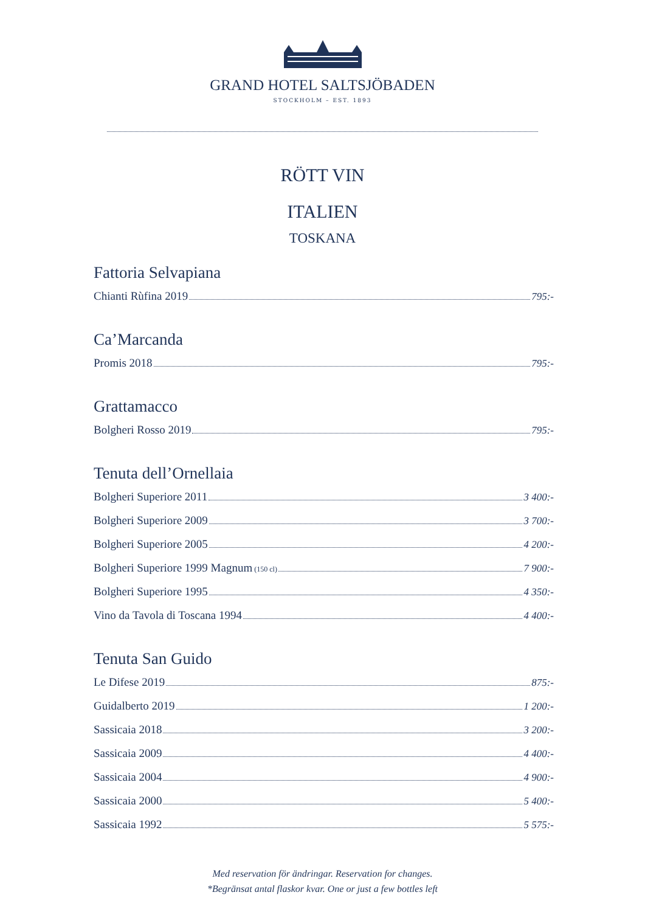GRAND HOTEL SALTSJÖBADEN
STOCKHOLM – EST. 1893
RÖTT VIN
ITALIEN
TOSKANA
Fattoria Selvapiana
Chianti Rùfina 2019 795:-
Ca’Marcanda
Promis 2018 795:-
Grattamacco
Bolgheri Rosso 2019 795:-
Tenuta dell’Ornellaia
Bolgheri Superiore 2011 3 400:-
Bolgheri Superiore 2009 3 700:-
Bolgheri Superiore 2005 4 200:-
Bolgheri Superiore 1999 Magnum (150 cl) 7 900:-
Bolgheri Superiore 1995 4 350:-
Vino da Tavola di Toscana 1994 4 400:-
Tenuta San Guido
Le Difese 2019 875:-
Guidalberto 2019 1 200:-
Sassicaia 2018 3 200:-
Sassicaia 2009 4 400:-
Sassicaia 2004 4 900:-
Sassicaia 2000 5 400:-
Sassicaia 1992 5 575:-
Med reservation för ändringar. Reservation for changes.
*Begränsat antal flaskor kvar. One or just a few bottles left